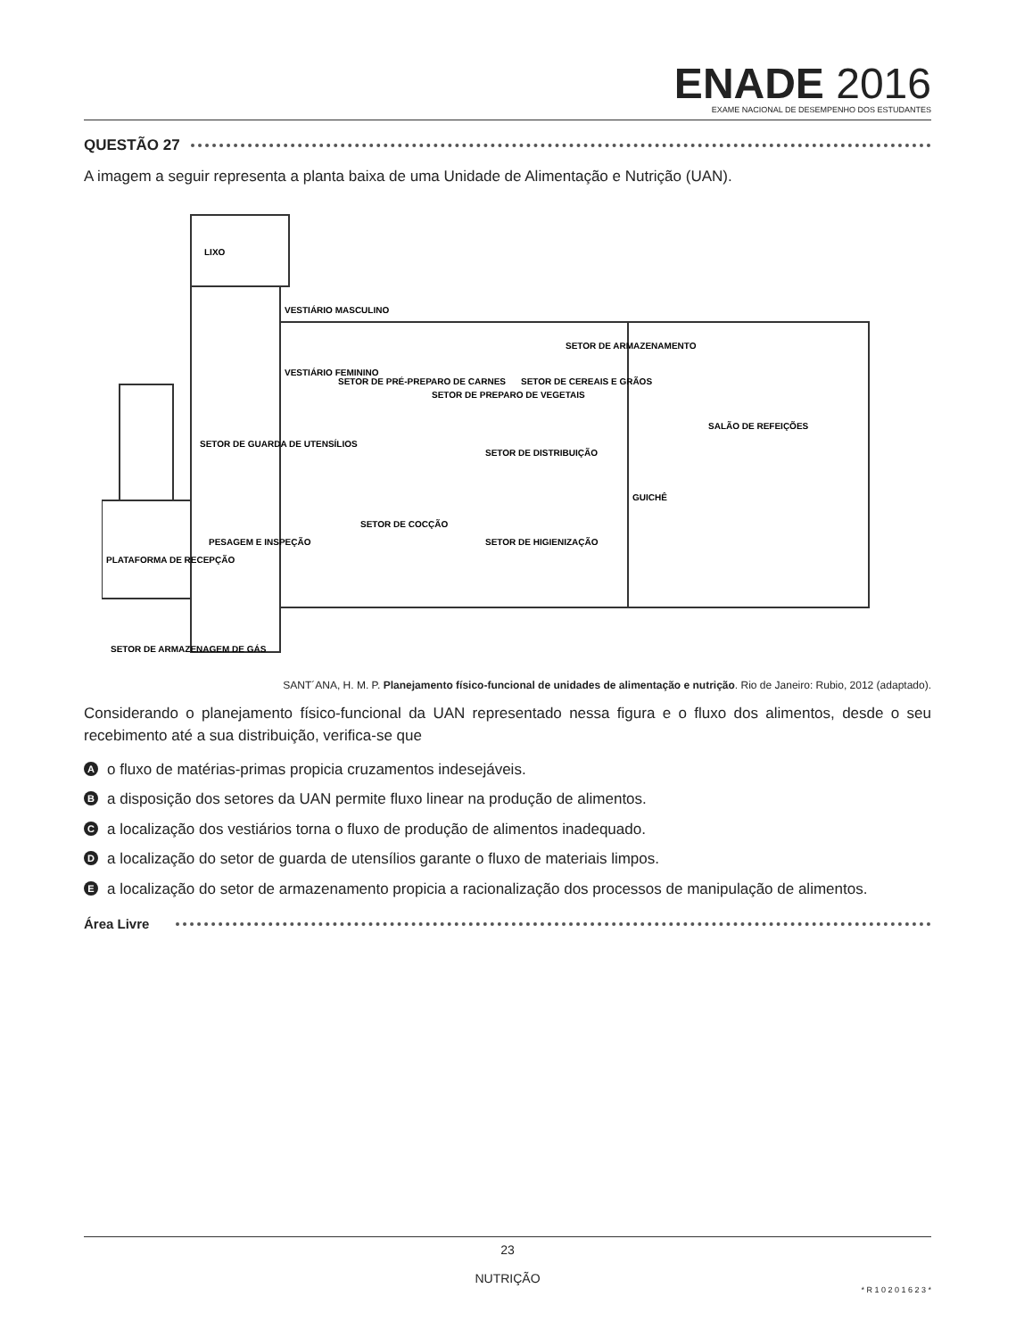ENADE 2016
EXAME NACIONAL DE DESEMPENHO DOS ESTUDANTES
QUESTÃO 27
A imagem a seguir representa a planta baixa de uma Unidade de Alimentação e Nutrição (UAN).
LIXO
VESTIÁRIO MASCULINO
VESTIÁRIO FEMININO
SETOR DE PRÉ-PREPARO DE CARNES
SETOR DE PREPARO DE VEGETAIS
SETOR DE CEREAIS E GRÃOS
SETOR DE ARMAZENAMENTO
SETOR DE GUARDA DE UTENSÍLIOS
SETOR DE DISTRIBUIÇÃO
SETOR DE COCÇÃO
SETOR DE HIGIENIZAÇÃO
GUICHÊ
SALÃO DE REFEIÇÕES
PESAGEM E INSPEÇÃO
PLATAFORMA DE RECEPÇÃO
SETOR DE ARMAZENAGEM DE GÁS
SANT´ANA, H. M. P. Planejamento físico-funcional de unidades de alimentação e nutrição. Rio de Janeiro: Rubio, 2012 (adaptado).
Considerando o planejamento físico-funcional da UAN representado nessa figura e o fluxo dos alimentos, desde o seu recebimento até a sua distribuição, verifica-se que
Ao fluxo de matérias-primas propicia cruzamentos indesejáveis.
Ba disposição dos setores da UAN permite fluxo linear na produção de alimentos.
Ca localização dos vestiários torna o fluxo de produção de alimentos inadequado.
Da localização do setor de guarda de utensílios garante o fluxo de materiais limpos.
Ea localização do setor de armazenamento propicia a racionalização dos processos de manipulação de alimentos.
Área Livre
23
NUTRIÇÃO
* R 1 0 2 0 1 6 2 3 *